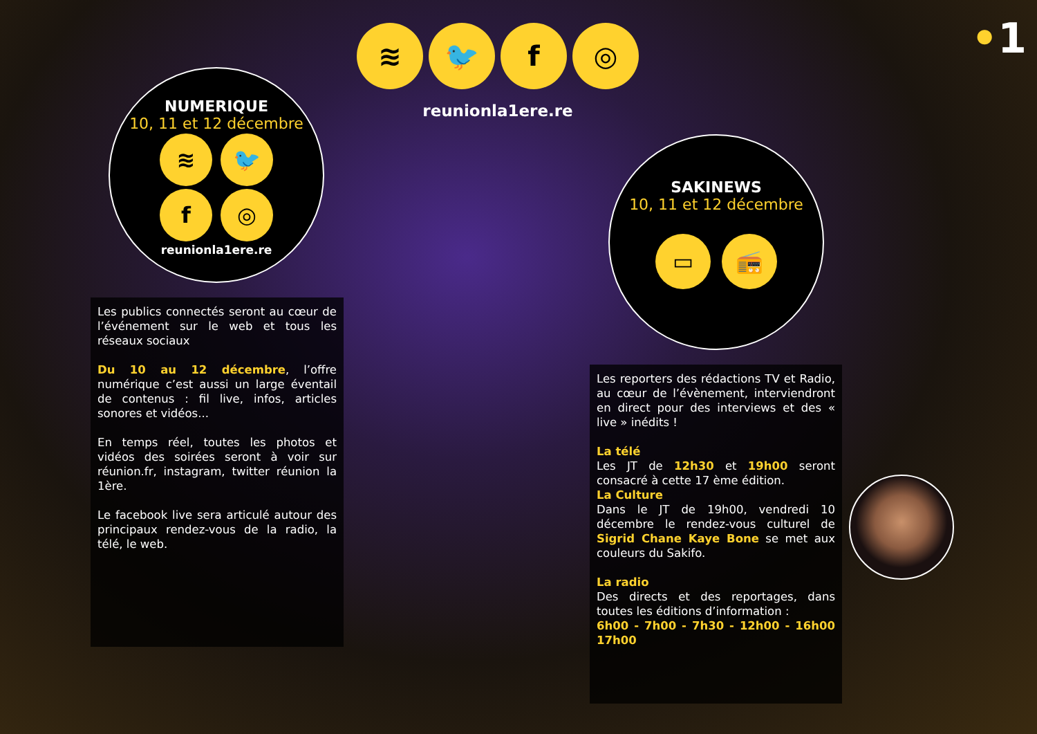•1
≋ 🐦 f ◎
reunionla1ere.re
NUMERIQUE
10, 11 et 12 décembre
≋ 🐦
f ◎
reunionla1ere.re
SAKINEWS
10, 11 et 12 décembre
▭ 📻
Les publics connectés seront au cœur de l’événement sur le web et tous les réseaux sociaux
Du 10 au 12 décembre, l’offre numérique c’est aussi un large éventail de contenus : fil live, infos, articles sonores et vidéos...
En temps réel, toutes les photos et vidéos des soirées seront à voir sur réunion.fr, instagram, twitter réunion la 1ère.
Le facebook live sera articulé autour des principaux rendez-vous de la radio, la télé, le web.
Les reporters des rédactions TV et Radio, au cœur de l’évènement, interviendront en direct pour des interviews et des « live » inédits !
La télé
Les JT de 12h30 et 19h00 seront consacré à cette 17 ème édition.
La Culture
Dans le JT de 19h00, vendredi 10 décembre le rendez-vous culturel de Sigrid Chane Kaye Bone se met aux couleurs du Sakifo.
La radio
Des directs et des reportages, dans toutes les éditions d’information :
6h00 - 7h00 - 7h30 - 12h00 - 16h00 17h00